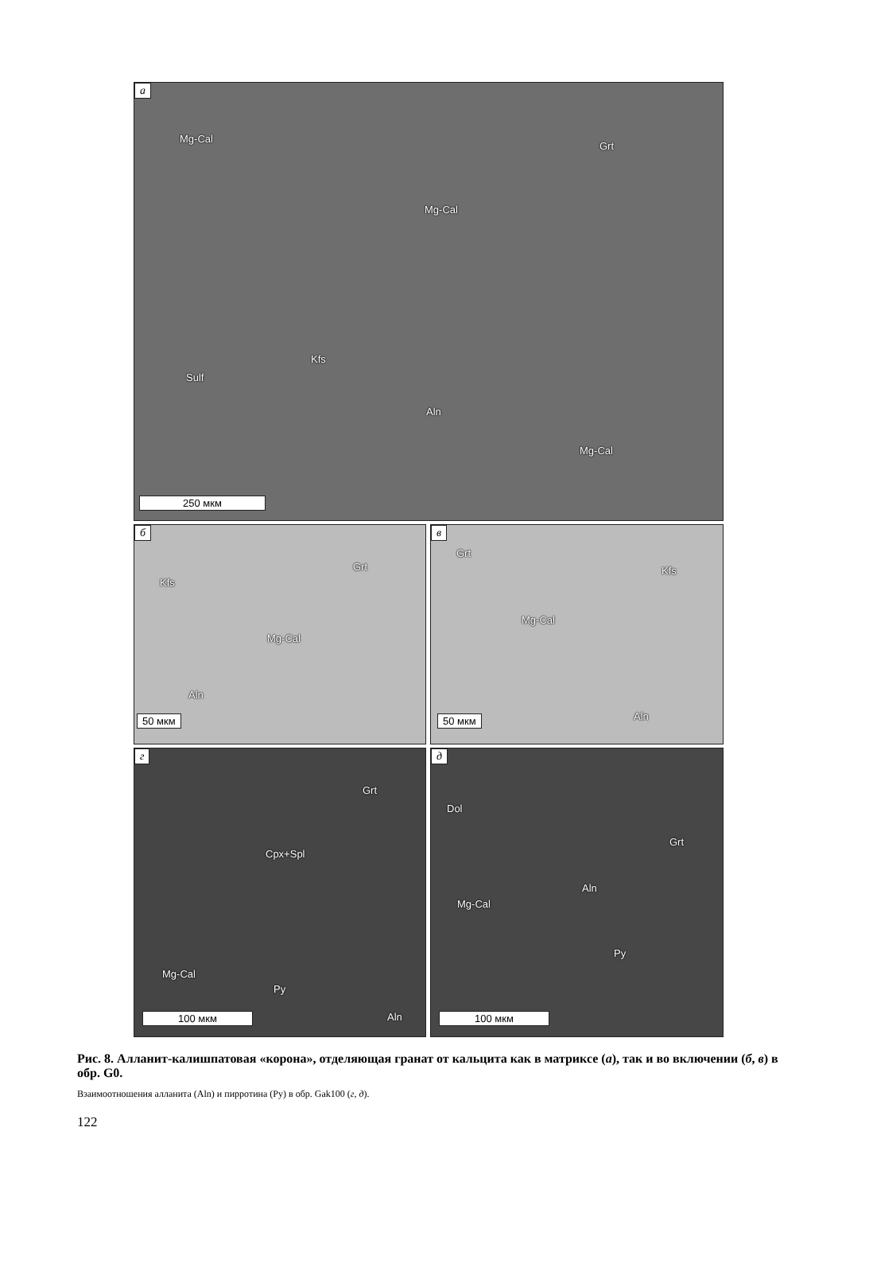а
Mg-Cal
Grt
Mg-Cal
Sulf
Kfs
Aln
Mg-Cal
250 мкм
б
Grt
Kfs
Mg-Cal
Aln
50 мкм
в
Grt
Kfs
Mg-Cal
Aln 50 мкм
г
Grt
Cpx+Spl
Mg-Cal
Py
Aln 100 мкм
д
Dol
Grt
Aln
Mg-Cal
Py
100 мкм
Рис. 8. Алланит-калишпатовая «корона», отделяющая гранат от кальцита как в матриксе (а), так и во включении (б, в) в обр. G0.
Взаимоотношения алланита (Aln) и пирротина (Py) в обр. Gak100 (г, д).
122